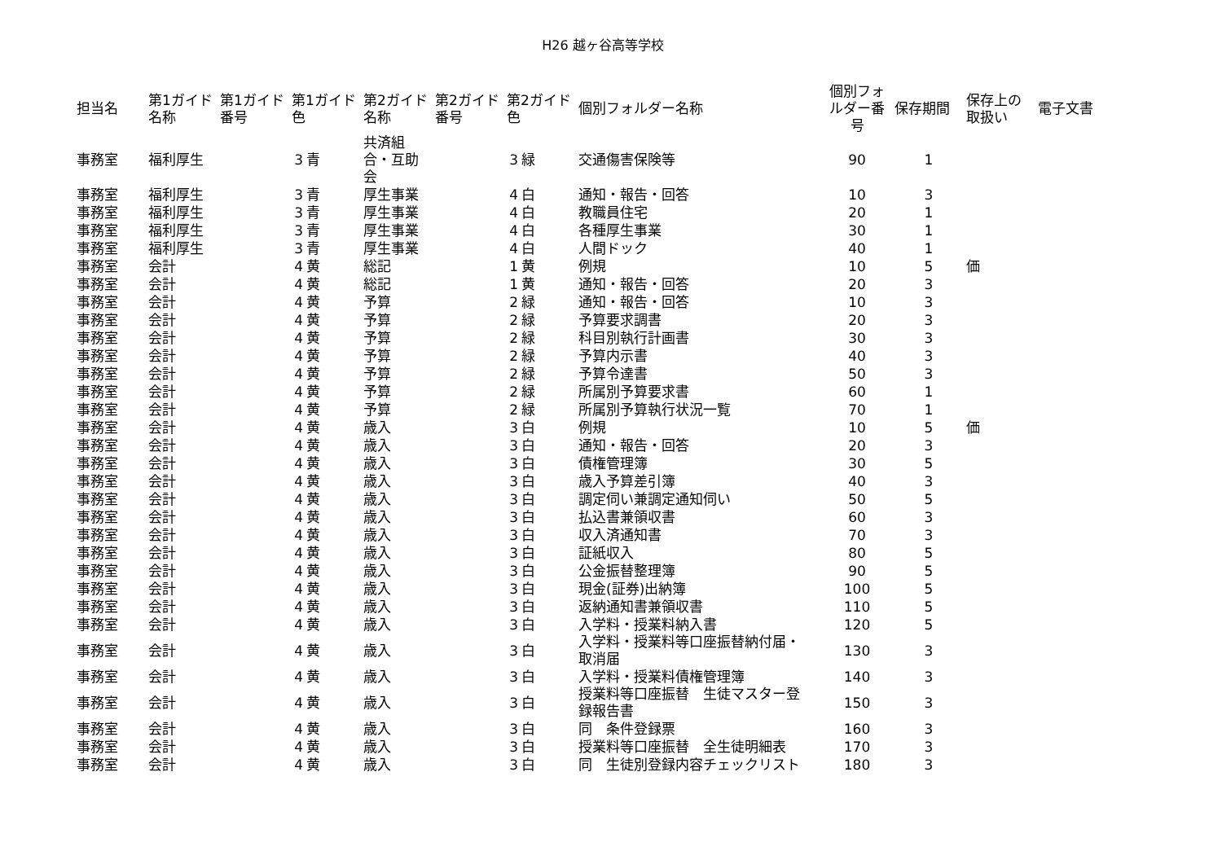H26 越ヶ谷高等学校
| 担当名 | 第1ガイド 名称 | 第1ガイド 番号 | 第1ガイド 色 | | 第2ガイド 名称 | 第2ガイド 番号 | 第2ガイド 色 | | 個別フォルダー名称 | 個別フォ ルダー番 号 | 保存期間 | 保存上の 取扱い | 電子文書 |
| --- | --- | --- | --- | --- | --- | --- | --- | --- | --- | --- | --- | --- | --- |
| 事務室 | 福利厚生 | | 3 | 青 | 共済組 合・互助 会 | | 3 | 緑 | 交通傷害保険等 | 90 | 1 | | |
| 事務室 | 福利厚生 | | 3 | 青 | 厚生事業 | | 4 | 白 | 通知・報告・回答 | 10 | 3 | | |
| 事務室 | 福利厚生 | | 3 | 青 | 厚生事業 | | 4 | 白 | 教職員住宅 | 20 | 1 | | |
| 事務室 | 福利厚生 | | 3 | 青 | 厚生事業 | | 4 | 白 | 各種厚生事業 | 30 | 1 | | |
| 事務室 | 福利厚生 | | 3 | 青 | 厚生事業 | | 4 | 白 | 人間ドック | 40 | 1 | | |
| 事務室 | 会計 | | 4 | 黄 | 総記 | | 1 | 黄 | 例規 | 10 | 5 | 価 | |
| 事務室 | 会計 | | 4 | 黄 | 総記 | | 1 | 黄 | 通知・報告・回答 | 20 | 3 | | |
| 事務室 | 会計 | | 4 | 黄 | 予算 | | 2 | 緑 | 通知・報告・回答 | 10 | 3 | | |
| 事務室 | 会計 | | 4 | 黄 | 予算 | | 2 | 緑 | 予算要求調書 | 20 | 3 | | |
| 事務室 | 会計 | | 4 | 黄 | 予算 | | 2 | 緑 | 科目別執行計画書 | 30 | 3 | | |
| 事務室 | 会計 | | 4 | 黄 | 予算 | | 2 | 緑 | 予算内示書 | 40 | 3 | | |
| 事務室 | 会計 | | 4 | 黄 | 予算 | | 2 | 緑 | 予算令達書 | 50 | 3 | | |
| 事務室 | 会計 | | 4 | 黄 | 予算 | | 2 | 緑 | 所属別予算要求書 | 60 | 1 | | |
| 事務室 | 会計 | | 4 | 黄 | 予算 | | 2 | 緑 | 所属別予算執行状況一覧 | 70 | 1 | | |
| 事務室 | 会計 | | 4 | 黄 | 歳入 | | 3 | 白 | 例規 | 10 | 5 | 価 | |
| 事務室 | 会計 | | 4 | 黄 | 歳入 | | 3 | 白 | 通知・報告・回答 | 20 | 3 | | |
| 事務室 | 会計 | | 4 | 黄 | 歳入 | | 3 | 白 | 債権管理簿 | 30 | 5 | | |
| 事務室 | 会計 | | 4 | 黄 | 歳入 | | 3 | 白 | 歳入予算差引簿 | 40 | 3 | | |
| 事務室 | 会計 | | 4 | 黄 | 歳入 | | 3 | 白 | 調定伺い兼調定通知伺い | 50 | 5 | | |
| 事務室 | 会計 | | 4 | 黄 | 歳入 | | 3 | 白 | 払込書兼領収書 | 60 | 3 | | |
| 事務室 | 会計 | | 4 | 黄 | 歳入 | | 3 | 白 | 収入済通知書 | 70 | 3 | | |
| 事務室 | 会計 | | 4 | 黄 | 歳入 | | 3 | 白 | 証紙収入 | 80 | 5 | | |
| 事務室 | 会計 | | 4 | 黄 | 歳入 | | 3 | 白 | 公金振替整理簿 | 90 | 5 | | |
| 事務室 | 会計 | | 4 | 黄 | 歳入 | | 3 | 白 | 現金(証券)出納簿 | 100 | 5 | | |
| 事務室 | 会計 | | 4 | 黄 | 歳入 | | 3 | 白 | 返納通知書兼領収書 | 110 | 5 | | |
| 事務室 | 会計 | | 4 | 黄 | 歳入 | | 3 | 白 | 入学料・授業料納入書 | 120 | 5 | | |
| 事務室 | 会計 | | 4 | 黄 | 歳入 | | 3 | 白 | 入学料・授業料等口座振替納付届・ 取消届 | 130 | 3 | | |
| 事務室 | 会計 | | 4 | 黄 | 歳入 | | 3 | 白 | 入学料・授業料債権管理簿 | 140 | 3 | | |
| 事務室 | 会計 | | 4 | 黄 | 歳入 | | 3 | 白 | 授業料等口座振替 生徒マスター登 録報告書 | 150 | 3 | | |
| 事務室 | 会計 | | 4 | 黄 | 歳入 | | 3 | 白 | 同 条件登録票 | 160 | 3 | | |
| 事務室 | 会計 | | 4 | 黄 | 歳入 | | 3 | 白 | 授業料等口座振替 全生徒明細表 | 170 | 3 | | |
| 事務室 | 会計 | | 4 | 黄 | 歳入 | | 3 | 白 | 同 生徒別登録内容チェックリスト | 180 | 3 | | |